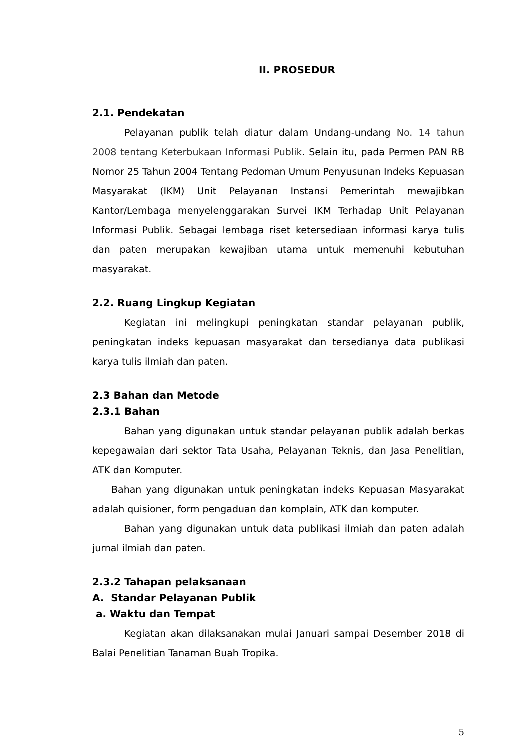II. PROSEDUR
2.1. Pendekatan
Pelayanan publik telah diatur dalam Undang-undang No. 14 tahun 2008 tentang Keterbukaan Informasi Publik. Selain itu, pada Permen PAN RB Nomor 25 Tahun 2004 Tentang Pedoman Umum Penyusunan Indeks Kepuasan Masyarakat (IKM) Unit Pelayanan Instansi Pemerintah mewajibkan Kantor/Lembaga menyelenggarakan Survei IKM Terhadap Unit Pelayanan Informasi Publik. Sebagai lembaga riset ketersediaan informasi karya tulis dan paten merupakan kewajiban utama untuk memenuhi kebutuhan masyarakat.
2.2. Ruang Lingkup Kegiatan
Kegiatan ini melingkupi peningkatan standar pelayanan publik, peningkatan indeks kepuasan masyarakat dan tersedianya data publikasi karya tulis ilmiah dan paten.
2.3 Bahan dan Metode
2.3.1 Bahan
Bahan yang digunakan untuk standar pelayanan publik adalah berkas kepegawaian dari sektor Tata Usaha, Pelayanan Teknis, dan Jasa Penelitian, ATK dan Komputer.
Bahan yang digunakan untuk peningkatan indeks Kepuasan Masyarakat adalah quisioner, form pengaduan dan komplain, ATK dan komputer.
Bahan yang digunakan untuk data publikasi ilmiah dan paten adalah jurnal ilmiah dan paten.
2.3.2 Tahapan pelaksanaan
A. Standar Pelayanan Publik
a. Waktu dan Tempat
Kegiatan akan dilaksanakan mulai Januari sampai Desember 2018 di Balai Penelitian Tanaman Buah Tropika.
5